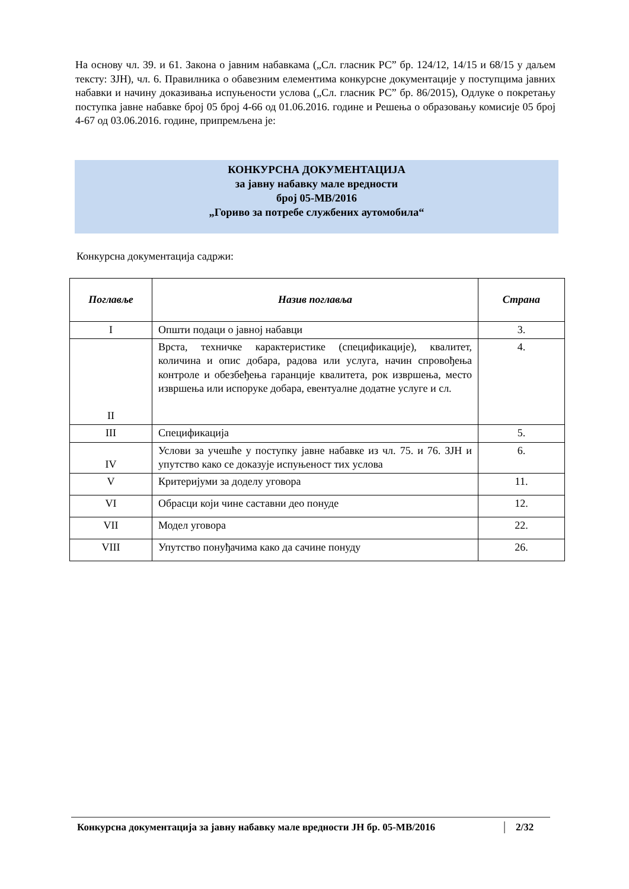На основу чл. 39. и 61. Закона о јавним набавкама („Сл. гласник РС” бр. 124/12, 14/15 и 68/15 у даљем тексту: ЗЈН), чл. 6. Правилника о обавезним елементима конкурсне документације у поступцима јавних набавки и начину доказивања испуњености услова („Сл. гласник РС” бр. 86/2015), Одлуке о покретању поступка јавне набавке број 05 број 4-66 од 01.06.2016. године и Решења о образовању комисије 05 број 4-67 од 03.06.2016. године, припремљена је:
КОНКУРСНА ДОКУМЕНТАЦИЈА
за јавну набавку мале вредности
број 05-МВ/2016
„Гориво за потребе службених аутомобила“
Конкурсна документација садржи:
| Поглавље | Назив поглавља | Страна |
| --- | --- | --- |
| I | Општи подаци о јавној набавци | 3. |
| II | Врста, техничке карактеристике (спецификације), квалитет, количина и опис добара, радова или услуга, начин спровођења контроле и обезбеђења гаранције квалитета, рок извршења, место извршења или испоруке добара, евентуалне додатне услуге и сл. | 4. |
| III | Спецификација | 5. |
| IV | Услови за учешће у поступку јавне набавке из чл. 75. и 76. ЗЈН и упутство како се доказује испуњеност тих услова | 6. |
| V | Критеријуми за доделу уговора | 11. |
| VI | Обрасци који чине саставни део понуде | 12. |
| VII | Модел уговора | 22. |
| VIII | Упутство понуђачима како да сачине понуду | 26. |
Конкурсна документација за јавну набавку мале вредности ЈН бр. 05-МВ/2016 2/32